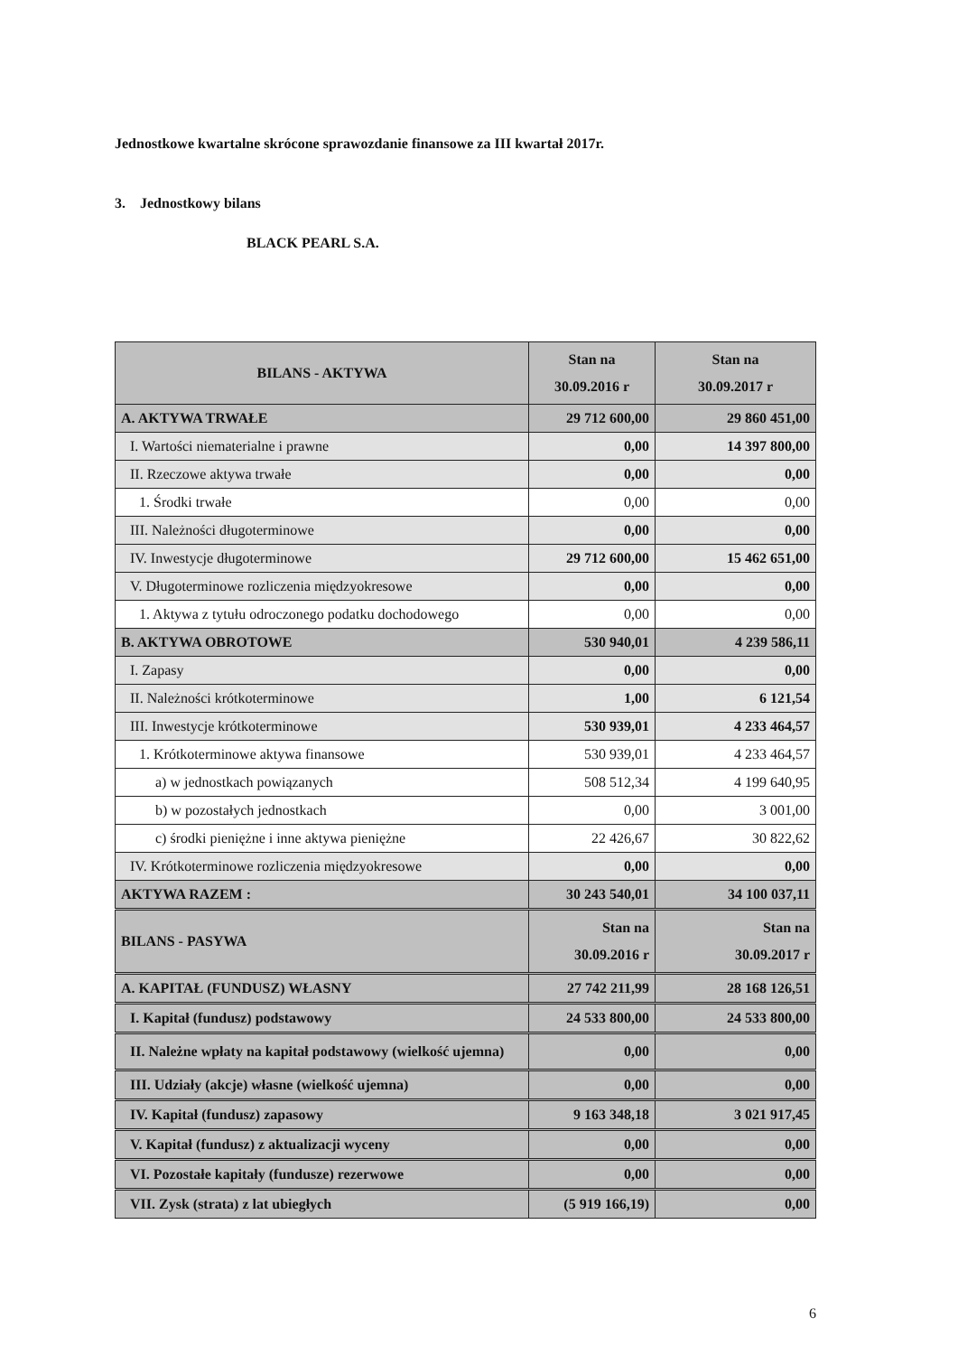Jednostkowe kwartalne skrócone sprawozdanie finansowe za III kwartał 2017r.
3. Jednostkowy bilans
BLACK PEARL S.A.
| BILANS - AKTYWA | Stan na 30.09.2016 r | Stan na 30.09.2017 r |
| --- | --- | --- |
| A. AKTYWA TRWAŁE | 29 712 600,00 | 29 860 451,00 |
| I. Wartości niematerialne i prawne | 0,00 | 14 397 800,00 |
| II. Rzeczowe aktywa trwałe | 0,00 | 0,00 |
| 1. Środki trwałe | 0,00 | 0,00 |
| III. Należności długoterminowe | 0,00 | 0,00 |
| IV. Inwestycje długoterminowe | 29 712 600,00 | 15 462 651,00 |
| V. Długoterminowe rozliczenia międzyokresowe | 0,00 | 0,00 |
| 1. Aktywa z tytułu odroczonego podatku dochodowego | 0,00 | 0,00 |
| B. AKTYWA OBROTOWE | 530 940,01 | 4 239 586,11 |
| I. Zapasy | 0,00 | 0,00 |
| II. Należności krótkoterminowe | 1,00 | 6 121,54 |
| III. Inwestycje krótkoterminowe | 530 939,01 | 4 233 464,57 |
| 1. Krótkoterminowe aktywa finansowe | 530 939,01 | 4 233 464,57 |
| a) w jednostkach powiązanych | 508 512,34 | 4 199 640,95 |
| b) w pozostałych jednostkach | 0,00 | 3 001,00 |
| c) środki pieniężne i inne aktywa pieniężne | 22 426,67 | 30 822,62 |
| IV. Krótkoterminowe rozliczenia międzyokresowe | 0,00 | 0,00 |
| AKTYWA RAZEM : | 30 243 540,01 | 34 100 037,11 |
| BILANS - PASYWA | Stan na 30.09.2016 r | Stan na 30.09.2017 r |
| A. KAPITAŁ (FUNDUSZ) WŁASNY | 27 742 211,99 | 28 168 126,51 |
| I. Kapitał (fundusz) podstawowy | 24 533 800,00 | 24 533 800,00 |
| II. Należne wpłaty na kapitał podstawowy (wielkość ujemna) | 0,00 | 0,00 |
| III. Udziały (akcje) własne (wielkość ujemna) | 0,00 | 0,00 |
| IV. Kapitał (fundusz) zapasowy | 9 163 348,18 | 3 021 917,45 |
| V. Kapitał (fundusz) z aktualizacji wyceny | 0,00 | 0,00 |
| VI. Pozostałe kapitały (fundusze) rezerwowe | 0,00 | 0,00 |
| VII. Zysk (strata) z lat ubiegłych | (5 919 166,19) | 0,00 |
6